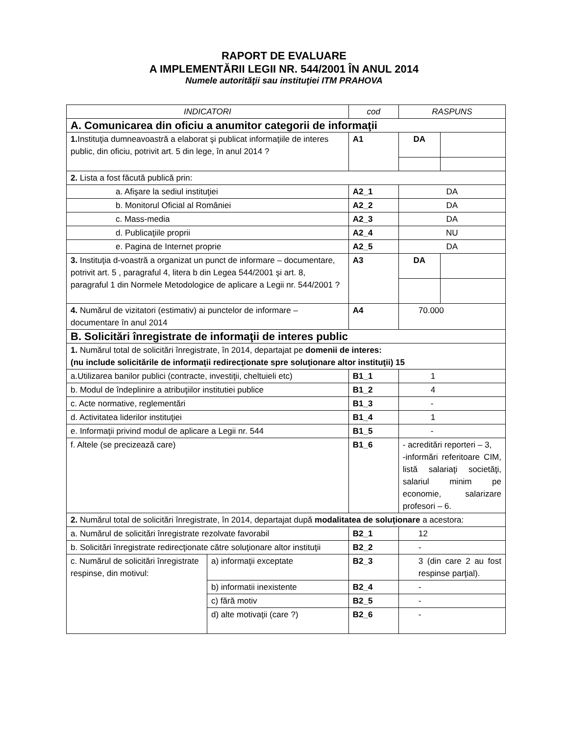RAPORT DE EVALUARE
A IMPLEMENTĂRII LEGII NR. 544/2001 ÎN ANUL 2014
Numele autorităţii sau instituţiei ITM PRAHOVA
| INDICATORI | | cod | RASPUNS | |
| A. Comunicarea din oficiu a anumitor categorii de informaţii | | | | |
| 1. Instituţia dumneavoastră a elaborat şi publicat informaţiile de interes public, din oficiu, potrivit art. 5 din lege, în anul 2014 ? | | A1 | DA | |
| 2. Lista a fost făcută publică prin: | | | | |
| a. Afişare la sediul instituţiei | | A2_1 | DA | |
| b. Monitorul Oficial al României | | A2_2 | DA | |
| c. Mass-media | | A2_3 | DA | |
| d. Publicaţiile proprii | | A2_4 | NU | |
| e. Pagina de Internet proprie | | A2_5 | DA | |
| 3. Instituţia d-voastră a organizat un punct de informare – documentare, potrivit art. 5 , paragraful 4, litera b din Legea 544/2001 şi art. 8, paragraful 1 din Normele Metodologice de aplicare a Legii nr. 544/2001 ? | | A3 | DA | |
| 4. Numărul de vizitatori (estimativ) ai punctelor de informare – documentare în anul 2014 | | A4 | 70.000 | |
| B. Solicitări înregistrate de informaţii de interes public | | | | |
| 1. Numărul total de solicitări înregistrate, în 2014, departajat pe domenii de interes: (nu include solicitările de informaţii redirecţionate spre soluţionare altor instituţii) 15 | | | | |
| a.Utilizarea banilor publici (contracte, investiţii, cheltuieli etc) | | B1_1 | 1 | |
| b. Modul de îndeplinire a atribuţiilor institutiei publice | | B1_2 | 4 | |
| c. Acte normative, reglementări | | B1_3 | - | |
| d. Activitatea liderilor instituţiei | | B1_4 | 1 | |
| e. Informaţii privind modul de aplicare a Legii nr. 544 | | B1_5 | - | |
| f. Altele (se precizează care) | | B1_6 | - acreditări reporteri – 3, -informări referitoare CIM, listă salariaţi societăţi, salariul minim pe economie, salarizare profesori – 6. | |
| 2. Numărul total de solicitări înregistrate, în 2014, departajat după modalitatea de soluţionare a acestora: | | | | |
| a. Numărul de solicitări înregistrate rezolvate favorabil | | B2_1 | 12 | |
| b. Solicitări înregistrate redirecţionate către soluţionare altor instituţii | | B2_2 | - | |
| c. Numărul de solicitări înregistrate respinse, din motivul: | a) informaţii exceptate | B2_3 | 3 (din care 2 au fost respinse parţial). | |
| | b) informatii inexistente | B2_4 | - | |
| | c) fără motiv | B2_5 | - | |
| | d) alte motivaţii (care ?) | B2_6 | - | |